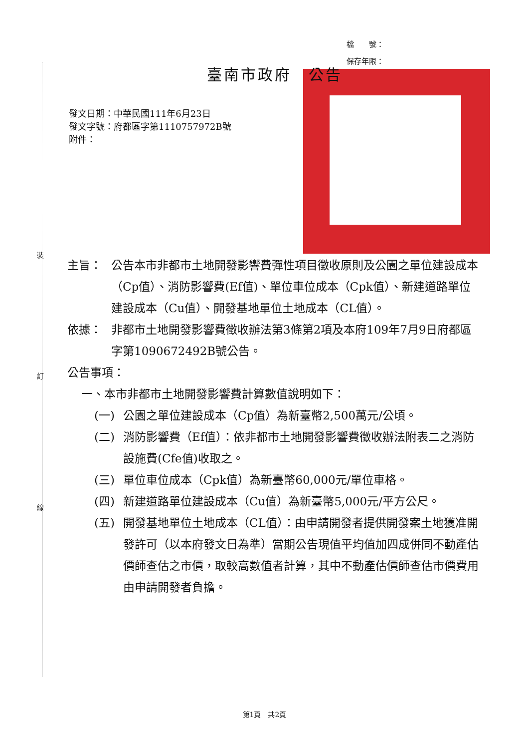裝
訂
線
檔　　號：
保存年限：
臺南市政府　公告
發文日期：中華民國111年6月23日
發文字號：府都區字第1110757972B號
附件：
主旨： 公告本市非都市土地開發影響費彈性項目徵收原則及公園之單位建設成本（Cp值）、消防影響費(Ef值)、單位車位成本（Cpk值）、新建道路單位建設成本（Cu值）、開發基地單位土地成本（CL值）。
依據： 非都市土地開發影響費徵收辦法第3條第2項及本府109年7月9日府都區字第1090672492B號公告。
公告事項：
一、本市非都市土地開發影響費計算數值說明如下：
(一) 公園之單位建設成本（Cp值）為新臺幣2,500萬元/公頃。
(二) 消防影響費（Ef值）：依非都市土地開發影響費徵收辦法附表二之消防設施費(Cfe值)收取之。
(三) 單位車位成本（Cpk值）為新臺幣60,000元/單位車格。
(四) 新建道路單位建設成本（Cu值）為新臺幣5,000元/平方公尺。
(五) 開發基地單位土地成本（CL值）：由申請開發者提供開發案土地獲准開發許可（以本府發文日為準）當期公告現值平均值加四成併同不動產估價師查估之市價，取較高數值者計算，其中不動產估價師查估市價費用由申請開發者負擔。
第1頁　共2頁